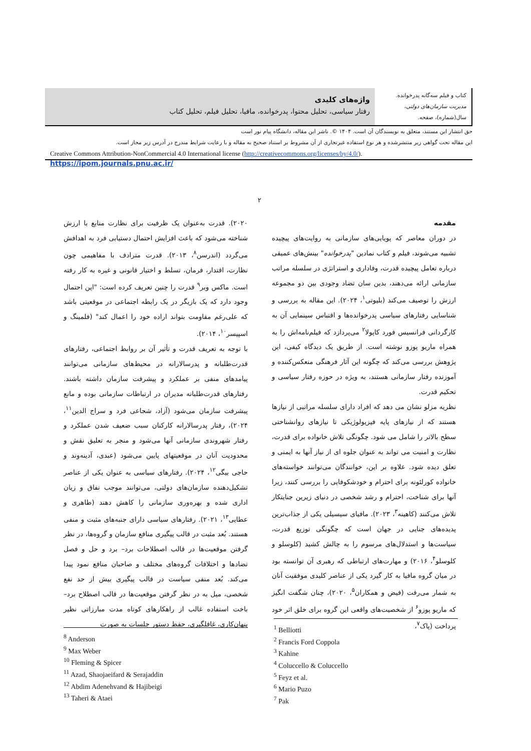کتاب و فیلم سه‌گانه پدرخوانده. مدیریت سازمان‌های دولتی، سال(شماره)، صفحه.
واژه‌های کلیدی
رفتار سیاسی، تحلیل محتوا، پدرخوانده، مافیا، تحلیل فیلم، تحلیل کتاب
حق انتشار این مستند، متعلق به نویسندگان آن است. ۱۴۰۴ ©. ناشر این مقاله، دانشگاه پیام نور است
این مقاله تحت گواهی زیر منتشرشده و هر نوع استفاده غیرتجاری از آن مشروط بر استناد صحیح به مقاله و با رعایت شرایط مندرج در آدرس زیر مجاز است.
Creative Commons Attribution-NonCommercial 4.0 International license (http://creativecommons.org/licenses/by/4.0/).
https://ipom.journals.pnu.ac.ir/
۲
مقدمه
در دوران معاصر که پویایی‌های سازمانی به روایت‌های پیچیده تشبیه می‌شوند، فیلم و کتاب نمادین "پدرخوانده" بینش‌های عمیقی درباره تعامل پیچیده قدرت، وفاداری و استراتژی در سلسله مراتب سازمانی ارائه می‌دهند، بدین سان تضاد وجودی بین دو مجموعه ارزش را توصیف می‌کند (بلیوتی<sup>۱</sup>، ۲۰۲۴). این مقاله به بررسی و شناسایی رفتارهای سیاسی پدرخوانده‌ها و اقتباس سینمایی آن به کارگردانی فرانسیس فورد کاپولا<sup>۲</sup> می‌پردازد که فیلم‌نامه‌اش را به همراه ماریو پوزو نوشته است. از طریق یک دیدگاه کیفی، این پژوهش بررسی می‌کند که چگونه این آثار فرهنگی منعکس‌کننده و آموزنده رفتار سازمانی هستند، به ویژه در حوزه رفتار سیاسی و تحکیم قدرت.
نظریه مزلو نشان می دهد که افراد دارای سلسله مراتبی از نیازها هستند که از نیازهای پایه فیزیولوژیکی تا نیازهای روانشناختی سطح بالاتر را شامل می شود. چگونگی تلاش خانواده برای قدرت، نظارت و امنیت می تواند به عنوان جلوه ای از نیاز آنها به ایمنی و تعلق دیده شود. علاوه بر این، خوانندگان می‌توانند خواسته‌های خانواده کورلئونه برای احترام و خودشکوفایی را بررسی کنند، زیرا آنها برای شناخت، احترام و رشد شخصی در دنیای زیرین جنایتکار تلاش می‌کنند (کاهینه<sup>۳</sup>، ۲۰۲۳). مافیای سیسیلی یکی از جذاب‌ترین پدیده‌های جنایی در جهان است که چگونگی توزیع قدرت، سیاست‌ها و استدلال‌های مرسوم را به چالش کشید (کلوسلو و کلوسلو<sup>۴</sup>، ۲۰۱۶) و مهارت‌های ارتباطی که رهبری آن توانسته بود در میان گروه مافیا به کار گیرد یکی از عناصر کلیدی موفقیت آنان به شمار می‌رفت (فیض و همکاران<sup>۵</sup>، ۲۰۲۰)، چنان شگفت انگیز که ماریو پوزو<sup>۶</sup> از شخصیت‌های واقعی این گروه برای خلق اثر خود پرداخت (پاک<sup>۷</sup>،
۲۰۲۰). قدرت به‌عنوان یک ظرفیت برای نظارت منابع با ارزش شناخته می‌شود که باعث افزایش احتمال دستیابی فرد به اهدافش می‌گردد (اندرسن<sup>۸</sup>، ۲۰۱۳). قدرت مترادف با مفاهیمی چون نظارت، اقتدار، فرمان، تسلط و اختیار قانونی و غیره به کار رفته است. ماکس وبر<sup>۹</sup> قدرت را چنین تعریف کرده است: "این احتمال وجود دارد که یک بازیگر در یک رابطه اجتماعی در موقعیتی باشد که علی‌رغم مقاومت بتواند اراده خود را اعمال کند" (فلمینگ و اسپیسر<sup>۱۰</sup>، ۲۰۱۴).
با توجه به تعریف قدرت و تأثیر آن بر روابط اجتماعی، رفتارهای قدرت‌طلبانه و پدرسالارانه در محیط‌های سازمانی می‌توانند پیامدهای منفی بر عملکرد و پیشرفت سازمان داشته باشند. رفتارهای قدرت‌طلبانه مدیران در ارتباطات سازمانی بوده و مانع پیشرفت سازمان می‌شود (آزاد، شجاعی فرد و سراج الدین<sup>۱۱</sup>، ۲۰۲۴)، رفتار پدرسالارانه کارکنان سبب ضعیف شدن عملکرد و رفتار شهروندی سازمانی آنها می‌شود و منجر به تعلیق نقش و محدودیت آنان در موقعیتهای پایین می‌شود (عبدی، آدینه‌وند و حاجی بیگی<sup>۱۲</sup>، ۲۰۲۴). رفتارهای سیاسی به عنوان یکی از عناصر تشکیل‌دهنده سازمان‌های دولتی، می‌توانند موجب نفاق و زیان اداری شده و بهره‌وری سازمانی را کاهش دهند (طاهری و عطایی<sup>۱۳</sup>، ۲۰۲۱). رفتارهای سیاسی دارای جنبه‌های مثبت و منفی هستند. بُعد مثبت در قالب پیگیری منافع سازمان و گروه‌ها، در نظر گرفتن موقعیت‌ها در قالب اصطلاحات برد– برد و حل و فصل تضادها و اختلافات گروه‌های مختلف و صاحبان منافع نمود پیدا می‌کند. بُعد منفی سیاست در قالب پیگیری بیش از حد نفع شخصی، میل به در نظر گرفتن موقعیت‌ها در قالب اصطلاح برد–باخت استفاده غالب از راهکارهای کوتاه مدت مبارزاتی نظیر پنهان‌کاری، غافلگیری، حفظ دستور جلسات به صورت
<sup>1</sup> Belliotti
<sup>2</sup> Francis Ford Coppola
<sup>3</sup> Kahine
<sup>4</sup> Coluccello & Coluccello
<sup>5</sup> Feyz et al.
<sup>6</sup> Mario Puzo
<sup>7</sup> Pak
<sup>8</sup> Anderson
<sup>9</sup> Max Weber
<sup>10</sup> Fleming & Spicer
<sup>11</sup> Azad, Shaojaeifard & Serajaddin
<sup>12</sup> Abdim Adenehvand & Hajibeigi
<sup>13</sup> Taheri & Ataei